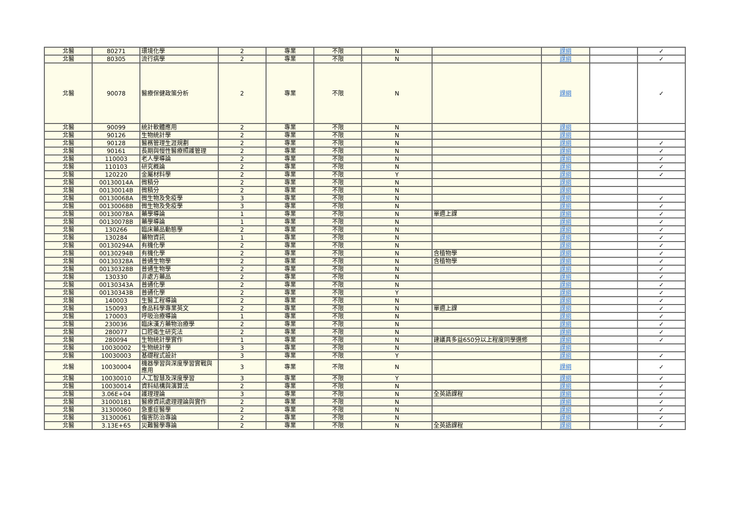| 北醫 | 80271 | 環境化學 | 2 | 專業 | 不限 | N | | 課綱 | | ✓ |
| 北醫 | 80305 | 流行病學 | 2 | 專業 | 不限 | N | | 課綱 | | ✓ |
| 北醫 | 90078 | 醫療保健政策分析 | 2 | 專業 | 不限 | N | | 課綱 | | ✓ |
| 北醫 | 90099 | 統計軟體應用 | 2 | 專業 | 不限 | N | | 課綱 | | |
| 北醫 | 90126 | 生物統計學 | 2 | 專業 | 不限 | N | | 課綱 | | |
| 北醫 | 90128 | 醫務管理生涯規劃 | 2 | 專業 | 不限 | N | | 課綱 | | ✓ |
| 北醫 | 90161 | 長期與慢性醫療照護管理 | 2 | 專業 | 不限 | N | | 課綱 | | ✓ |
| 北醫 | 110003 | 老人學導論 | 2 | 專業 | 不限 | N | | 課綱 | | ✓ |
| 北醫 | 110103 | 研究概論 | 2 | 專業 | 不限 | N | | 課綱 | | ✓ |
| 北醫 | 120220 | 金屬材料學 | 2 | 專業 | 不限 | Y | | 課綱 | | ✓ |
| 北醫 | 00130014A | 微積分 | 2 | 專業 | 不限 | N | | 課綱 | | |
| 北醫 | 00130014B | 微積分 | 2 | 專業 | 不限 | N | | 課綱 | | |
| 北醫 | 00130068A | 微生物及免疫學 | 3 | 專業 | 不限 | N | | 課綱 | | ✓ |
| 北醫 | 00130068B | 微生物及免疫學 | 3 | 專業 | 不限 | N | | 課綱 | | ✓ |
| 北醫 | 00130078A | 藥學導論 | 1 | 專業 | 不限 | N | 單週上課 | 課綱 | | ✓ |
| 北醫 | 00130078B | 藥學導論 | 1 | 專業 | 不限 | N | | 課綱 | | ✓ |
| 北醫 | 130266 | 臨床藥品動態學 | 2 | 專業 | 不限 | N | | 課綱 | | ✓ |
| 北醫 | 130284 | 藥物資訊 | 1 | 專業 | 不限 | N | | 課綱 | | ✓ |
| 北醫 | 00130294A | 有機化學 | 2 | 專業 | 不限 | N | | 課綱 | | ✓ |
| 北醫 | 00130294B | 有機化學 | 2 | 專業 | 不限 | N | 含植物學 | 課綱 | | ✓ |
| 北醫 | 00130328A | 普通生物學 | 2 | 專業 | 不限 | N | 含植物學 | 課綱 | | ✓ |
| 北醫 | 00130328B | 普通生物學 | 2 | 專業 | 不限 | N | | 課綱 | | ✓ |
| 北醫 | 130330 | 非處方藥品 | 2 | 專業 | 不限 | N | | 課綱 | | ✓ |
| 北醫 | 00130343A | 普通化學 | 2 | 專業 | 不限 | N | | 課綱 | | ✓ |
| 北醫 | 00130343B | 普通化學 | 2 | 專業 | 不限 | Y | | 課綱 | | ✓ |
| 北醫 | 140003 | 生醫工程導論 | 2 | 專業 | 不限 | N | | 課綱 | | ✓ |
| 北醫 | 150093 | 食品科學專業英文 | 2 | 專業 | 不限 | N | 單週上課 | 課綱 | | ✓ |
| 北醫 | 170003 | 呼吸治療導論 | 1 | 專業 | 不限 | N | | 課綱 | | ✓ |
| 北醫 | 230036 | 臨床漢方藥物治療學 | 2 | 專業 | 不限 | N | | 課綱 | | ✓ |
| 北醫 | 280077 | 口腔衛生研究法 | 2 | 專業 | 不限 | N | | 課綱 | | ✓ |
| 北醫 | 280094 | 生物統計學實作 | 1 | 專業 | 不限 | N | 建議具多益650分以上程度同學選修 | 課綱 | | ✓ |
| 北醫 | 10030002 | 生物統計學 | 3 | 專業 | 不限 | N | | 課綱 | | |
| 北醫 | 10030003 | 基礎程式設計 | 3 | 專業 | 不限 | Y | | 課綱 | | ✓ |
| 北醫 | 10030004 | 機器學習與深度學習實戰與應用 | 3 | 專業 | 不限 | N | | 課綱 | | ✓ |
| 北醫 | 10030010 | 人工智慧及深度學習 | 3 | 專業 | 不限 | Y | | 課綱 | | ✓ |
| 北醫 | 10030014 | 資料結構與演算法 | 2 | 專業 | 不限 | N | | 課綱 | | ✓ |
| 北醫 | 3.06E+04 | 護理理論 | 3 | 專業 | 不限 | N | 全英語課程 | 課綱 | | ✓ |
| 北醫 | 31000181 | 醫療資訊處理理論與實作 | 2 | 專業 | 不限 | N | | 課綱 | | ✓ |
| 北醫 | 31300060 | 急重症醫學 | 2 | 專業 | 不限 | N | | 課綱 | | ✓ |
| 北醫 | 31300061 | 傷害防治專論 | 2 | 專業 | 不限 | N | | 課綱 | | ✓ |
| 北醫 | 3.13E+65 | 災難醫學專論 | 2 | 專業 | 不限 | N | 全英語課程 | 課綱 | | ✓ |